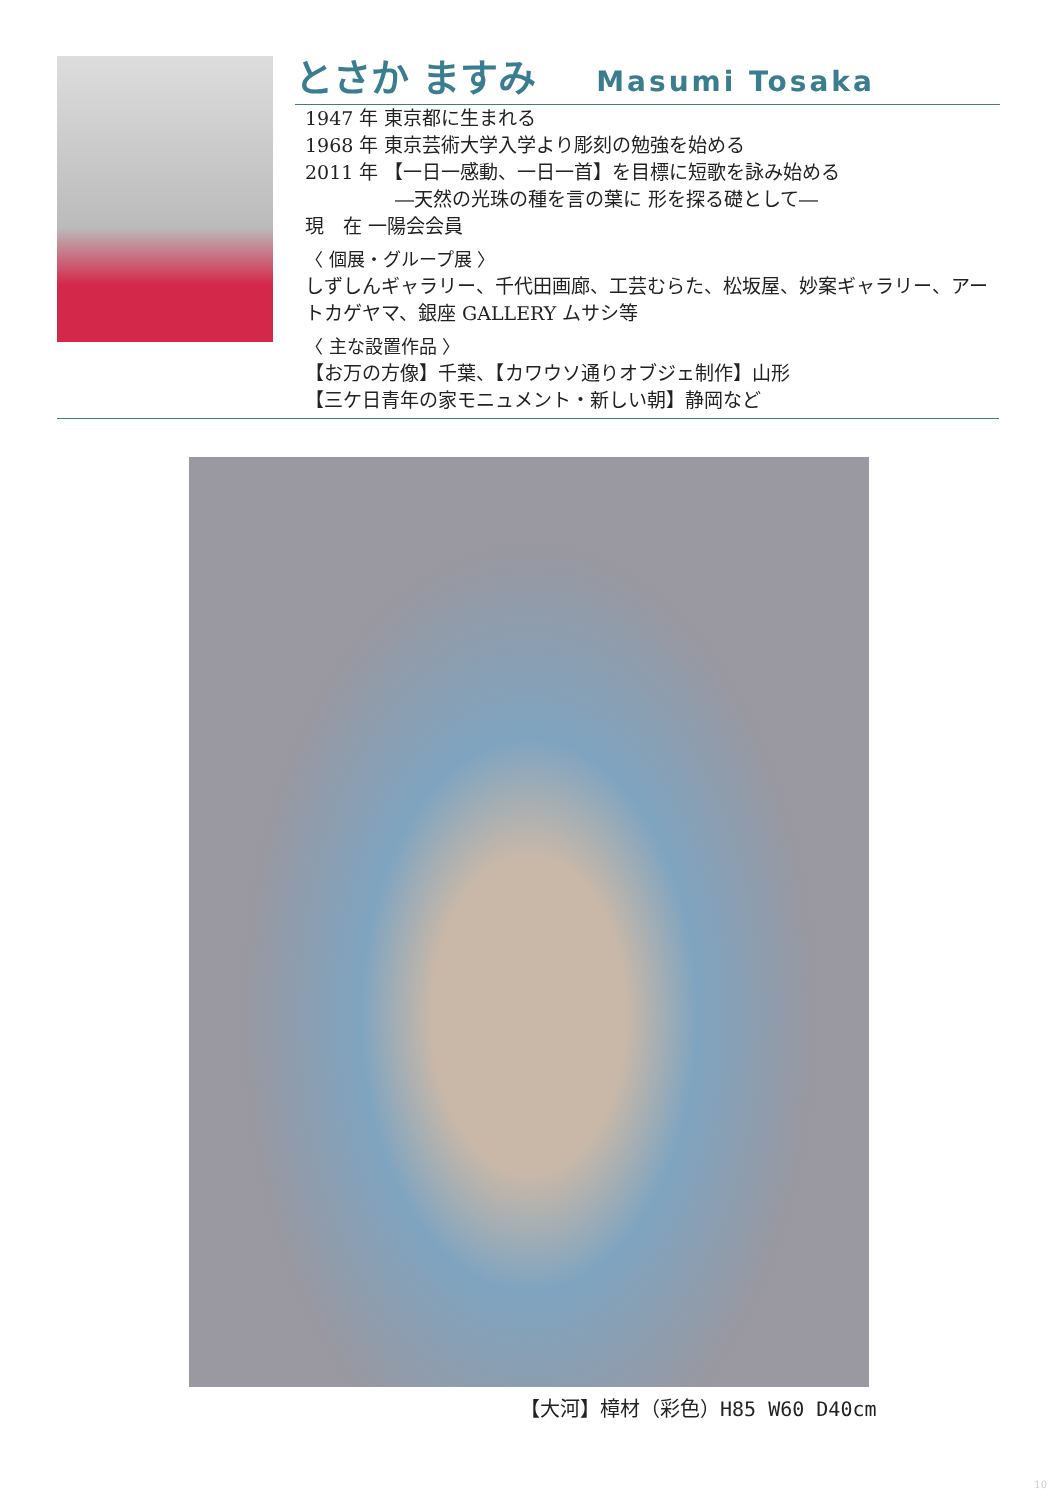とさか ますみ Masumi Tosaka
1947 年 東京都に生まれる
1968 年 東京芸術大学入学より彫刻の勉強を始める
2011 年 【一日一感動、一日一首】を目標に短歌を詠み始める
―天然の光珠の種を言の葉に 形を探る礎として―
現　在 一陽会会員
〈 個展・グループ展 〉
しずしんギャラリー、千代田画廊、工芸むらた、松坂屋、妙案ギャラリー、アートカゲヤマ、銀座 GALLERY ムサシ等
〈 主な設置作品 〉
【お万の方像】千葉、【カワウソ通りオブジェ制作】山形
【三ケ日青年の家モニュメント・新しい朝】静岡など
【大河】樟材（彩色）H85 W60 D40cm
10